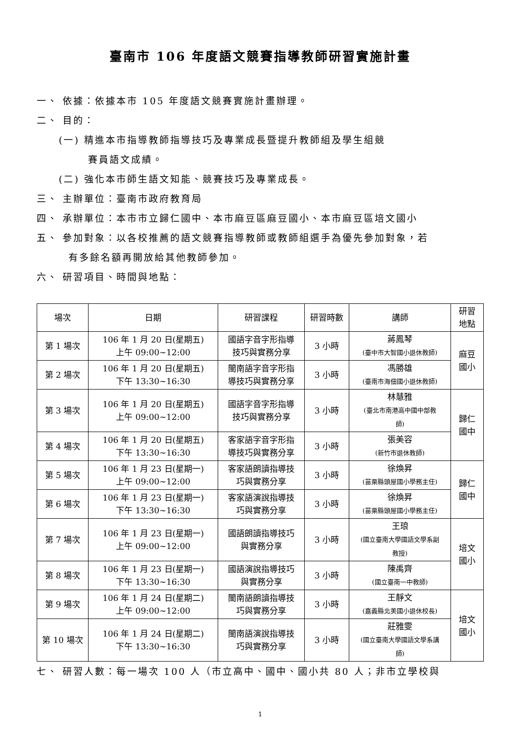臺南市 106 年度語文競賽指導教師研習實施計畫
一、 依據：依據本市 105 年度語文競賽實施計畫辦理。
二、 目的：
(一) 精進本市指導教師指導技巧及專業成長暨提升教師組及學生組競
賽員語文成績。
(二) 強化本市師生語文知能、競賽技巧及專業成長。
三、 主辦單位：臺南市政府教育局
四、 承辦單位：本市市立歸仁國中、本市麻豆區麻豆國小、本市麻豆區培文國小
五、 參加對象：以各校推薦的語文競賽指導教師或教師組選手為優先參加對象，若
有多餘名額再開放給其他教師參加。
六、 研習項目、時間與地點：
| 場次 | 日期 | 研習課程 | 研習時數 | 講師 | 研習 地點 |
| --- | --- | --- | --- | --- | --- |
| 第 1 場次 | 106 年 1 月 20 日(星期五) 上午 09:00~12:00 | 國語字音字形指導 技巧與實務分享 | 3 小時 | 蔣鳳琴 (臺中市大智國小退休教師) | 麻豆 國小 |
| 第 2 場次 | 106 年 1 月 20 日(星期五) 下午 13:30~16:30 | 閩南語字音字形指 導技巧與實務分享 | 3 小時 | 馮勝雄 (臺南市海佃國小退休教師) | |
| 第 3 場次 | 106 年 1 月 20 日(星期五) 上午 09:00~12:00 | 國語字音字形指導 技巧與實務分享 | 3 小時 | 林慧雅 (臺北市南港高中國中部教 師) | 歸仁 國中 |
| 第 4 場次 | 106 年 1 月 20 日(星期五) 下午 13:30~16:30 | 客家語字音字形指 導技巧與實務分享 | 3 小時 | 張美容 (新竹市退休教師) | |
| 第 5 場次 | 106 年 1 月 23 日(星期一) 上午 09:00~12:00 | 客家語朗讀指導技 巧與實務分享 | 3 小時 | 徐煥昇 (苗栗縣頭屋國小學務主任) | 歸仁 國中 |
| 第 6 場次 | 106 年 1 月 23 日(星期一) 下午 13:30~16:30 | 客家語演說指導技 巧與實務分享 | 3 小時 | 徐煥昇 (苗栗縣頭屋國小學務主任) | |
| 第 7 場次 | 106 年 1 月 23 日(星期一) 上午 09:00~12:00 | 國語朗讀指導技巧 與實務分享 | 3 小時 | 王琅 (國立臺南大學國語文學系副 教授) | 培文 國小 |
| 第 8 場次 | 106 年 1 月 23 日(星期一) 下午 13:30~16:30 | 國語演說指導技巧 與實務分享 | 3 小時 | 陳禹齊 (國立臺南一中教師) | |
| 第 9 場次 | 106 年 1 月 24 日(星期二) 上午 09:00~12:00 | 閩南語朗讀指導技 巧與實務分享 | 3 小時 | 王靜文 (嘉義縣北美國小退休校長) | 培文 國小 |
| 第 10 場次 | 106 年 1 月 24 日(星期二) 下午 13:30~16:30 | 閩南語演說指導技 巧與實務分享 | 3 小時 | 莊雅雯 (國立臺南大學國語文學系講 師) | |
七、 研習人數：每一場次 100 人（市立高中、國中、國小共 80 人；非市立學校與
1